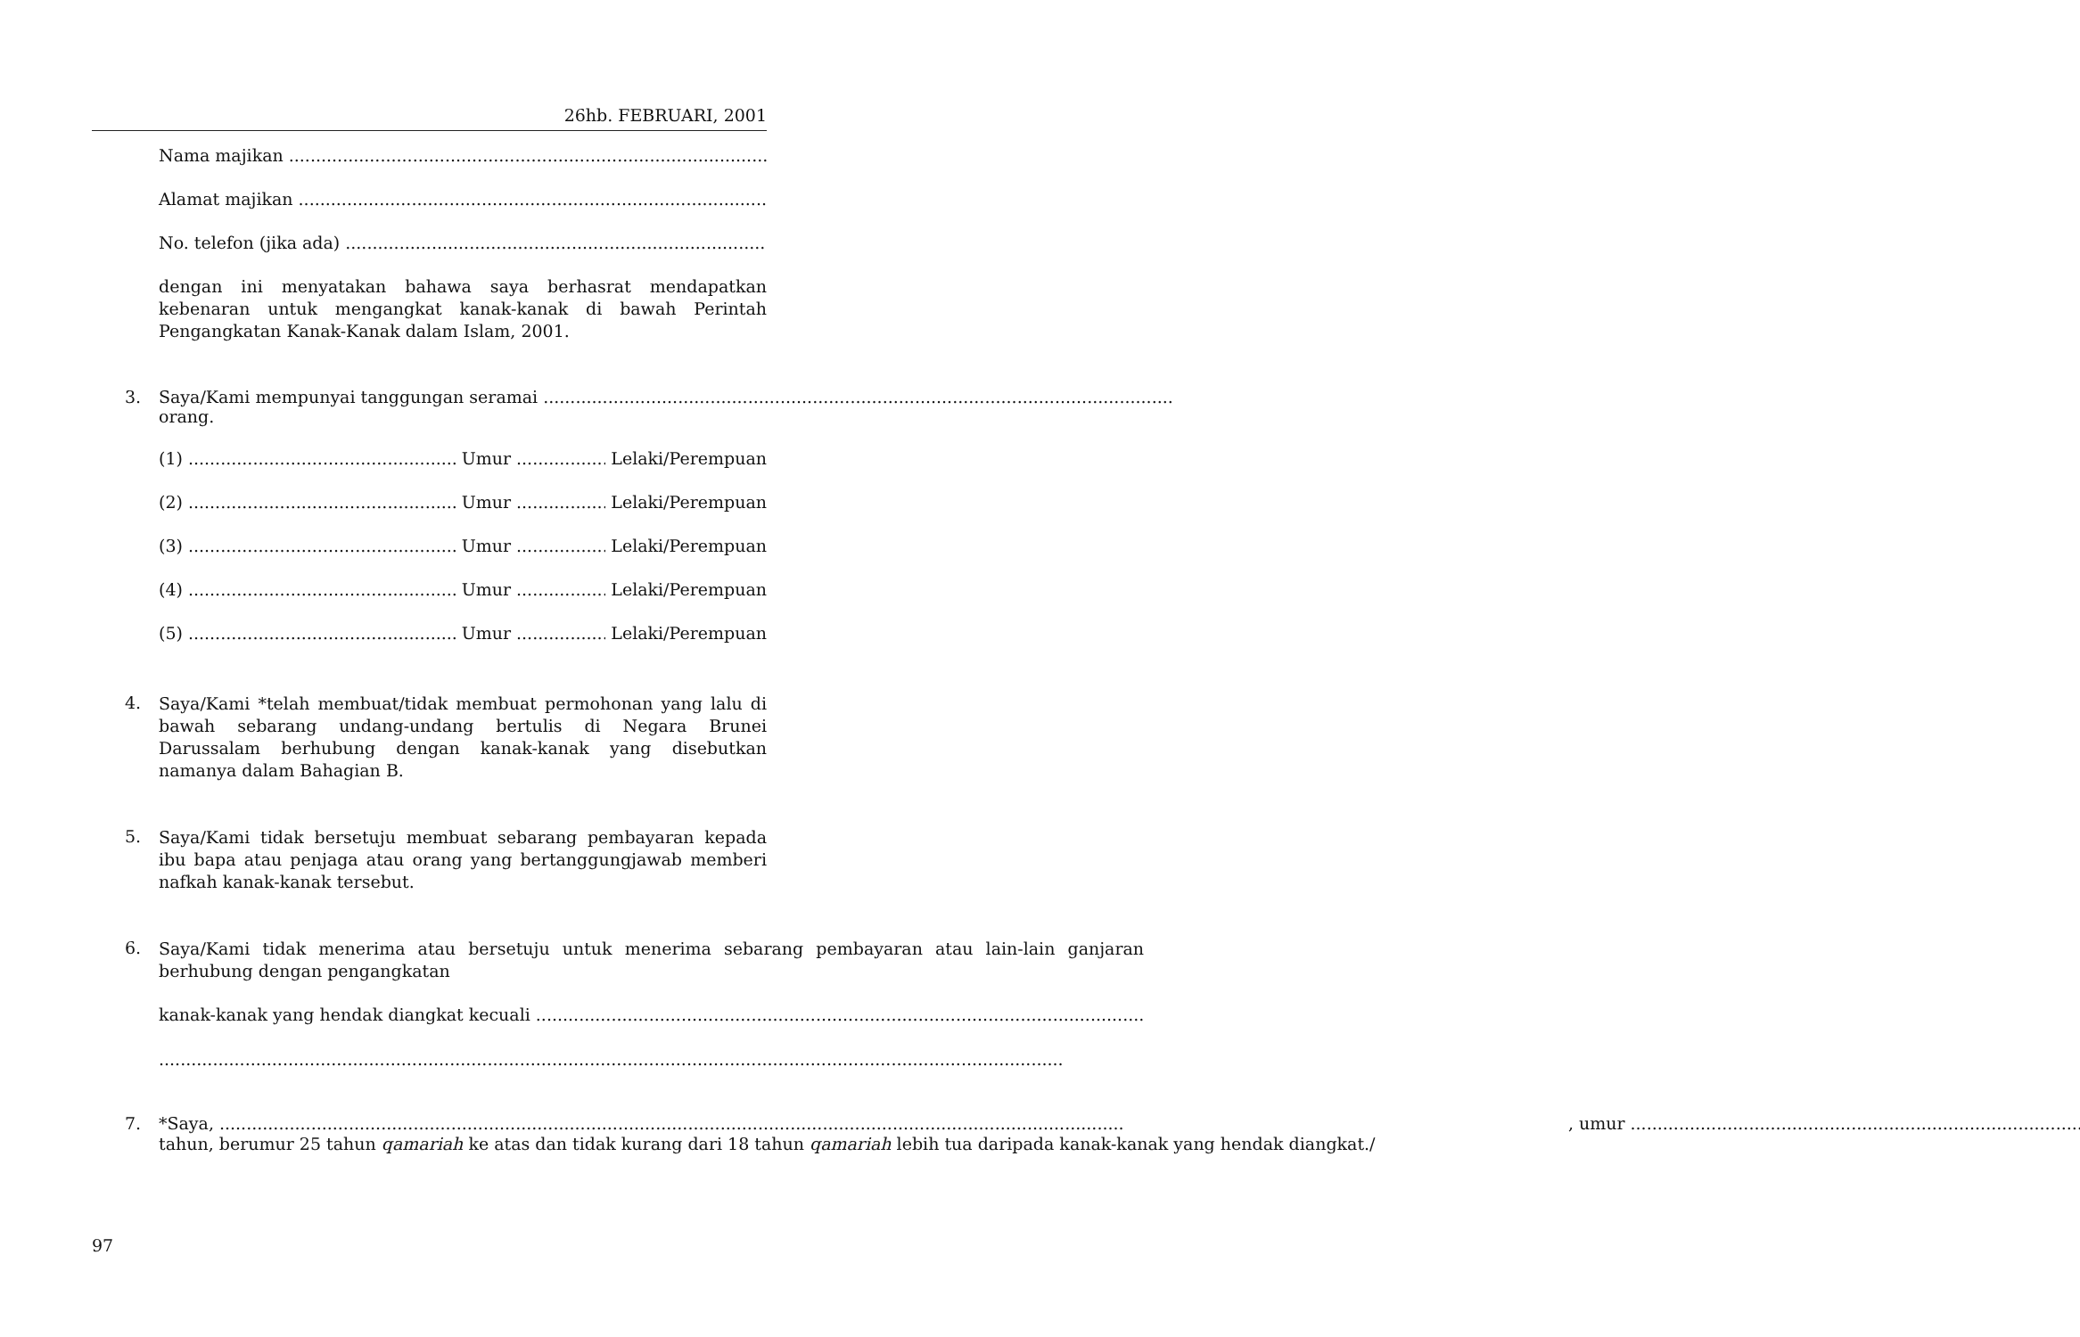26hb. FEBRUARI, 2001
Nama majikan
Alamat majikan
No. telefon (jika ada)
dengan ini menyatakan bahawa saya berhasrat mendapatkan kebenaran untuk mengangkat kanak-kanak di bawah Perintah Pengangkatan Kanak-Kanak dalam Islam, 2001.
3. Saya/Kami mempunyai tanggungan seramai
orang.
(1) Umur Lelaki/Perempuan
(2) Umur Lelaki/Perempuan
(3) Umur Lelaki/Perempuan
(4) Umur Lelaki/Perempuan
(5) Umur Lelaki/Perempuan
4.
Saya/Kami *telah membuat/tidak membuat permohonan yang lalu di bawah sebarang undang-undang bertulis di Negara Brunei Darussalam berhubung dengan kanak-kanak yang disebutkan namanya dalam Bahagian B.
5.
Saya/Kami tidak bersetuju membuat sebarang pembayaran kepada ibu bapa atau penjaga atau orang yang bertanggungjawab memberi nafkah kanak-kanak tersebut.
6.
Saya/Kami tidak menerima atau bersetuju untuk menerima sebarang pembayaran atau lain-lain ganjaran berhubung dengan pengangkatan
kanak-kanak yang hendak diangkat kecuali
7. *Saya, , umur
tahun, berumur 25 tahun qamariah ke atas dan tidak kurang dari 18 tahun qamariah lebih tua daripada kanak-kanak yang hendak diangkat./
97